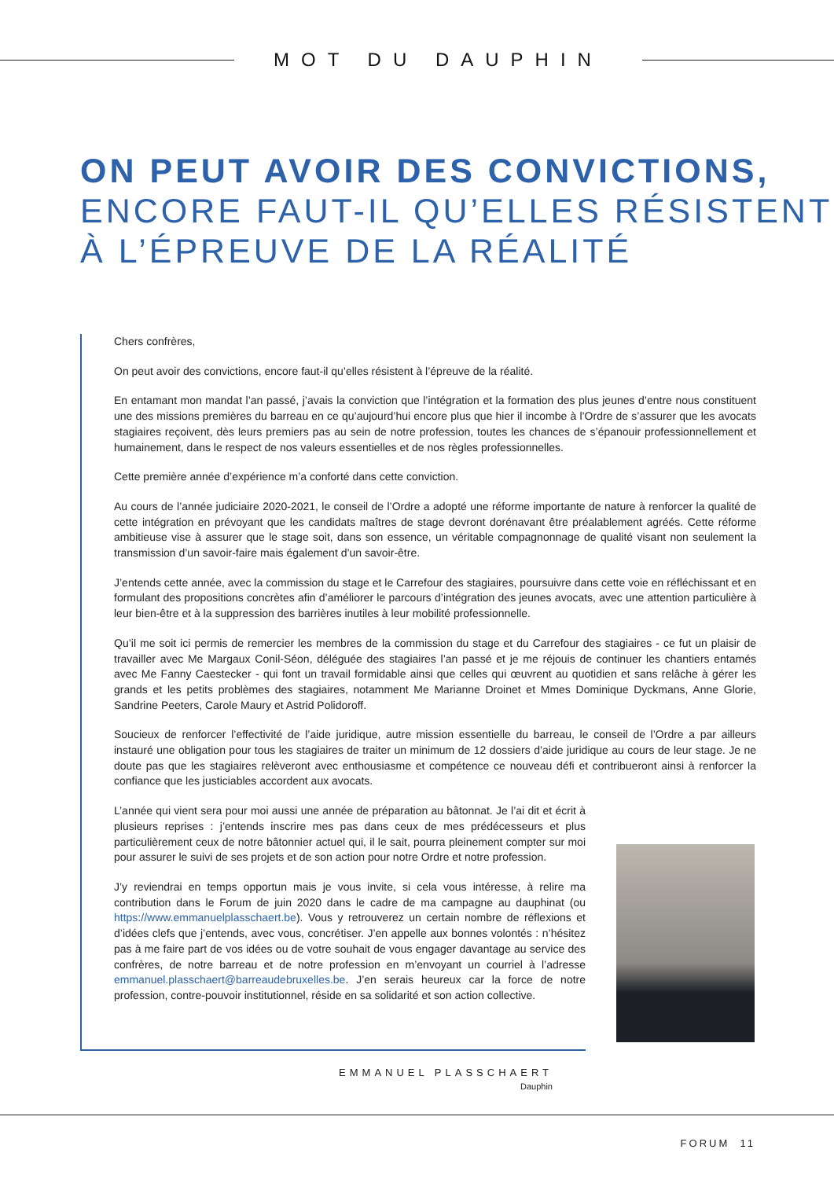MOT DU DAUPHIN
ON PEUT AVOIR DES CONVICTIONS,
ENCORE FAUT-IL QU’ELLES RÉSISTENT
À L’ÉPREUVE DE LA RÉALITÉ
Chers confrères,
On peut avoir des convictions, encore faut-il qu’elles résistent à l’épreuve de la réalité.
En entamant mon mandat l’an passé, j’avais la conviction que l’intégration et la formation des plus jeunes d’entre nous constituent une des missions premières du barreau en ce qu’aujourd’hui encore plus que hier il incombe à l’Ordre de s’assurer que les avocats stagiaires reçoivent, dès leurs premiers pas au sein de notre profession, toutes les chances de s’épanouir professionnellement et humainement, dans le respect de nos valeurs essentielles et de nos règles professionnelles.
Cette première année d’expérience m’a conforté dans cette conviction.
Au cours de l’année judiciaire 2020-2021, le conseil de l’Ordre a adopté une réforme importante de nature à renforcer la qualité de cette intégration en prévoyant que les candidats maîtres de stage devront dorénavant être préalablement agréés. Cette réforme ambitieuse vise à assurer que le stage soit, dans son essence, un véritable compagnonnage de qualité visant non seulement la transmission d’un savoir-faire mais également d’un savoir-être.
J’entends cette année, avec la commission du stage et le Carrefour des stagiaires, poursuivre dans cette voie en réfléchissant et en formulant des propositions concrètes afin d’améliorer le parcours d’intégration des jeunes avocats, avec une attention particulière à leur bien-être et à la suppression des barrières inutiles à leur mobilité professionnelle.
Qu’il me soit ici permis de remercier les membres de la commission du stage et du Carrefour des stagiaires - ce fut un plaisir de travailler avec Me Margaux Conil-Séon, déléguée des stagiaires l’an passé et je me réjouis de continuer les chantiers entamés avec Me Fanny Caestecker - qui font un travail formidable ainsi que celles qui œuvrent au quotidien et sans relâche à gérer les grands et les petits problèmes des stagiaires, notamment Me Marianne Droinet et Mmes Dominique Dyckmans, Anne Glorie, Sandrine Peeters, Carole Maury et Astrid Polidoroff.
Soucieux de renforcer l’effectivité de l’aide juridique, autre mission essentielle du barreau, le conseil de l’Ordre a par ailleurs instauré une obligation pour tous les stagiaires de traiter un minimum de 12 dossiers d’aide juridique au cours de leur stage. Je ne doute pas que les stagiaires relèveront avec enthousiasme et compétence ce nouveau défi et contribueront ainsi à renforcer la confiance que les justiciables accordent aux avocats.
L’année qui vient sera pour moi aussi une année de préparation au bâtonnat. Je l’ai dit et écrit à plusieurs reprises : j’entends inscrire mes pas dans ceux de mes prédécesseurs et plus particulièrement ceux de notre bâtonnier actuel qui, il le sait, pourra pleinement compter sur moi pour assurer le suivi de ses projets et de son action pour notre Ordre et notre profession.
J’y reviendrai en temps opportun mais je vous invite, si cela vous intéresse, à relire ma contribution dans le Forum de juin 2020 dans le cadre de ma campagne au dauphinat (ou https://www.emmanuelplasschaert.be). Vous y retrouverez un certain nombre de réflexions et d’idées clefs que j’entends, avec vous, concrétiser. J’en appelle aux bonnes volontés : n’hésitez pas à me faire part de vos idées ou de votre souhait de vous engager davantage au service des confrères, de notre barreau et de notre profession en m’envoyant un courriel à l’adresse emmanuel.plasschaert@barreaudebruxelles.be. J’en serais heureux car la force de notre profession, contre-pouvoir institutionnel, réside en sa solidarité et son action collective.
EMMANUEL PLASSCHAERT
Dauphin
FORUM 11